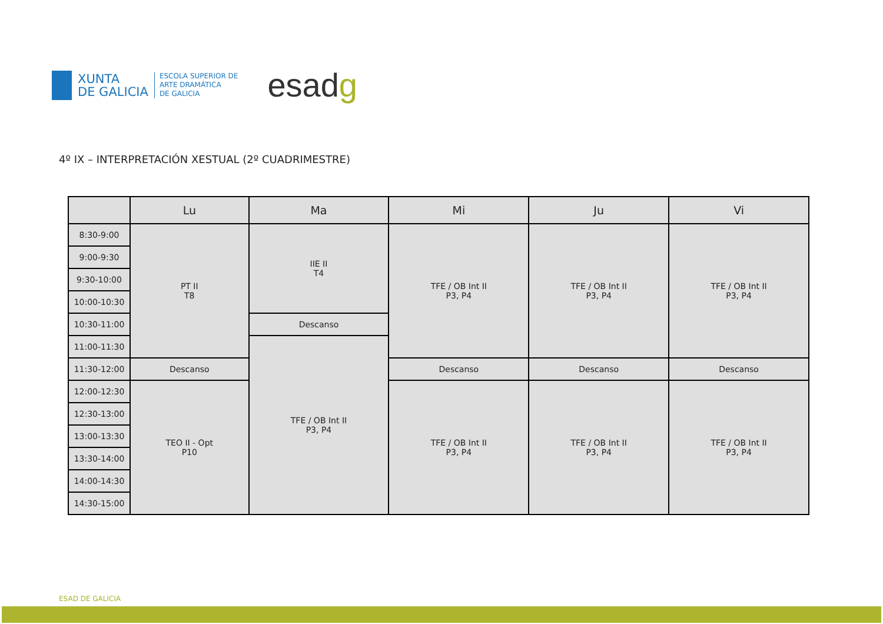XUNTA
DE GALICIA
ESCOLA SUPERIOR DE
ARTE DRAMÁTICA
DE GALICIA
esadg
4º IX – INTERPRETACIÓN XESTUAL (2º CUADRIMESTRE)
| | Lu | Ma | Mi | Ju | Vi |
| --- | --- | --- | --- | --- | --- |
| 8:30-9:00 | PT II T8 | IIE II T4 | TFE / OB Int II P3, P4 | TFE / OB Int II P3, P4 | TFE / OB Int II P3, P4 |
| 9:00-9:30 | | | | | |
| 9:30-10:00 | | | | | |
| 10:00-10:30 | | | | | |
| 10:30-11:00 | | Descanso | | | |
| 11:00-11:30 | | TFE / OB Int II P3, P4 | | | |
| 11:30-12:00 | Descanso | | Descanso | Descanso | Descanso |
| 12:00-12:30 | TEO II - Opt P10 | | TFE / OB Int II P3, P4 | TFE / OB Int II P3, P4 | TFE / OB Int II P3, P4 |
| 12:30-13:00 | | | | | |
| 13:00-13:30 | | | | | |
| 13:30-14:00 | | | | | |
| 14:00-14:30 | | | | | |
| 14:30-15:00 | | | | | |
ESAD DE GALICIA